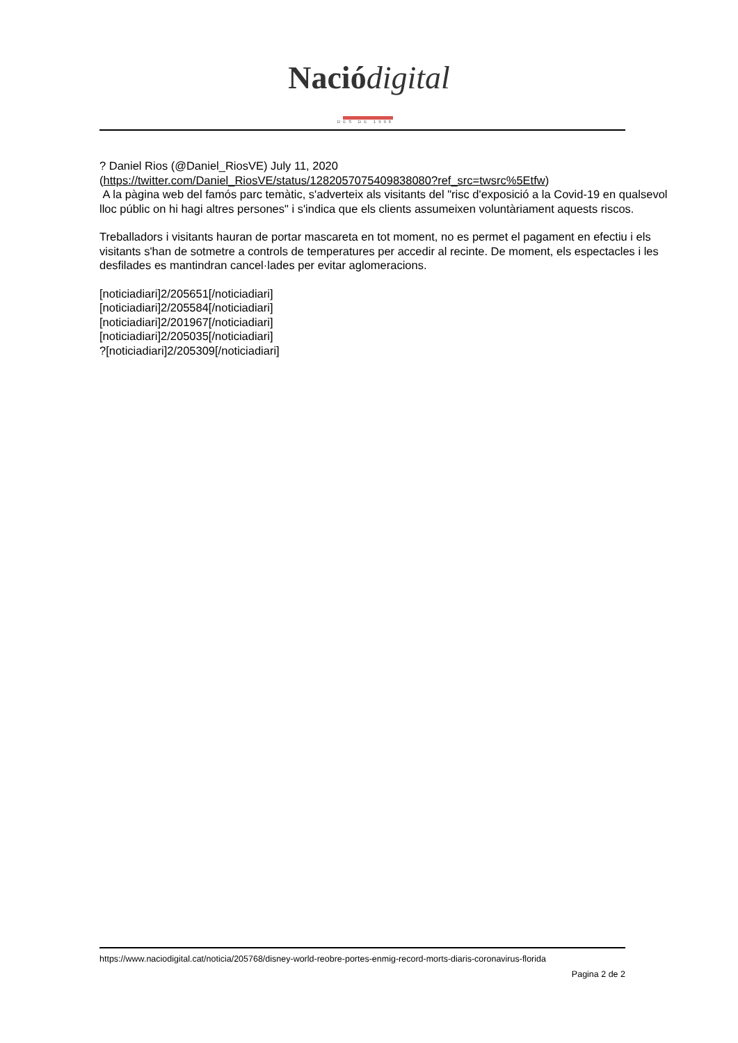Nació digital
DES DE 1996
? Daniel Rios (@Daniel_RiosVE) July 11, 2020
(https://twitter.com/Daniel_RiosVE/status/1282057075409838080?ref_src=twsrc%5Etfw)
A la pàgina web del famós parc temàtic, s'adverteix als visitants del "risc d'exposició a la Covid-19 en qualsevol lloc públic on hi hagi altres persones" i s'indica que els clients assumeixen voluntàriament aquests riscos.
Treballadors i visitants hauran de portar mascareta en tot moment, no es permet el pagament en efectiu i els visitants s'han de sotmetre a controls de temperatures per accedir al recinte. De moment, els espectacles i les desfilades es mantindran cancel·lades per evitar aglomeracions.
[noticiadiari]2/205651[/noticiadiari]
[noticiadiari]2/205584[/noticiadiari]
[noticiadiari]2/201967[/noticiadiari]
[noticiadiari]2/205035[/noticiadiari]
?[noticiadiari]2/205309[/noticiadiari]
https://www.naciodigital.cat/noticia/205768/disney-world-reobre-portes-enmig-record-morts-diaris-coronavirus-florida
Pagina 2 de 2